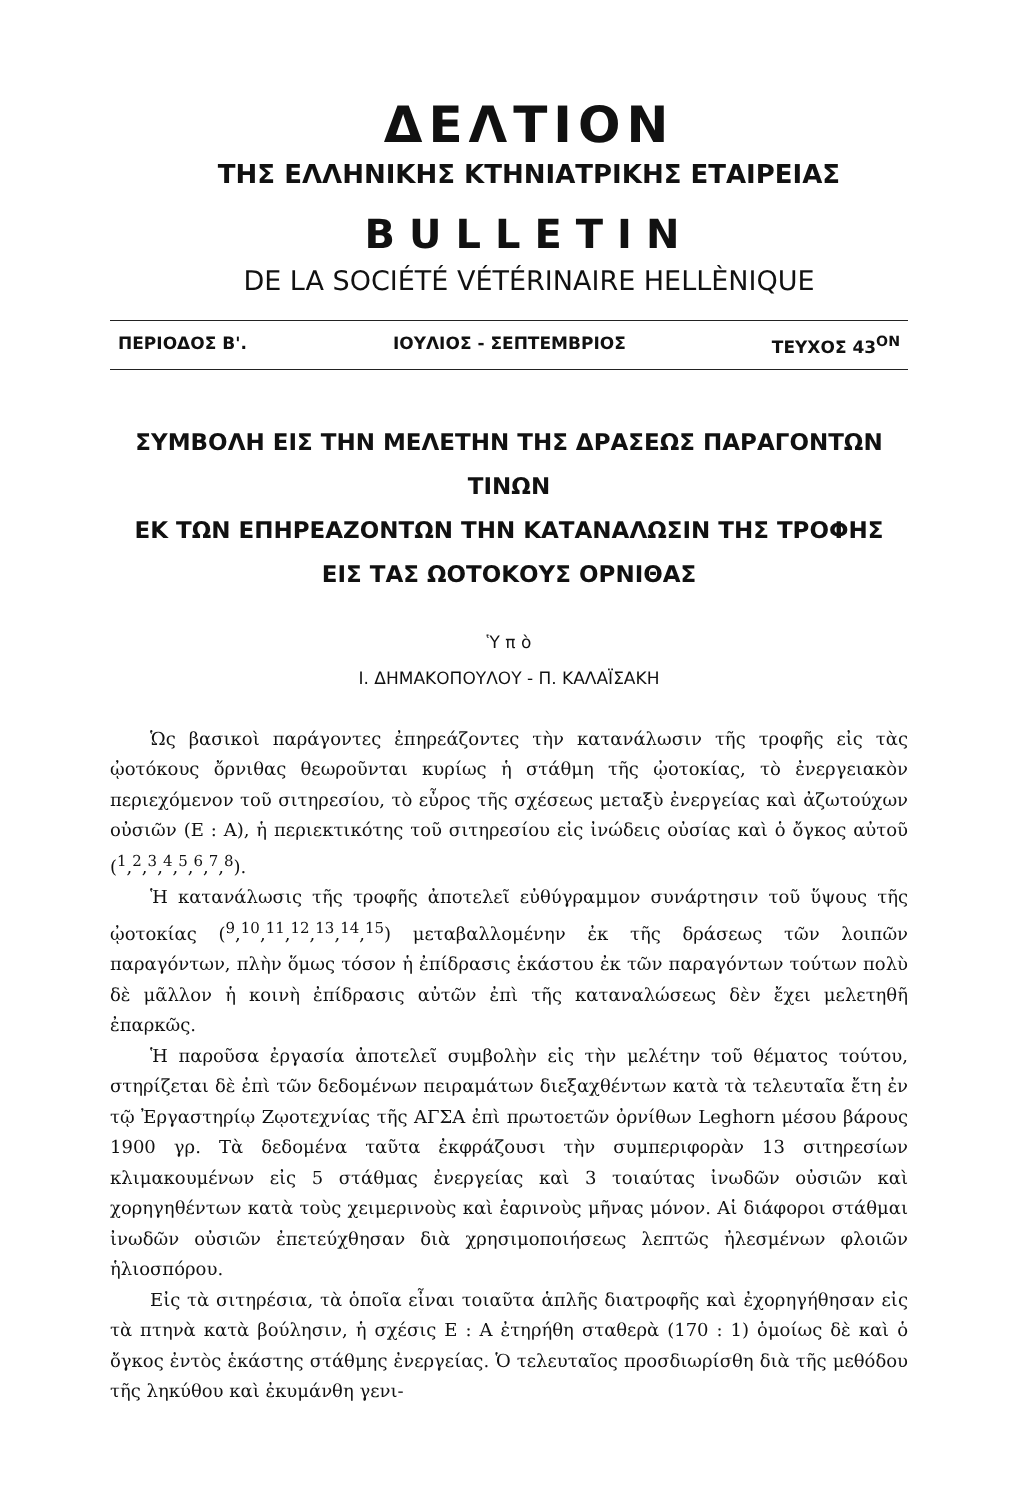ΔΕΛΤΙΟΝ
ΤΗΣ ΕΛΛΗΝΙΚΗΣ ΚΤΗΝΙΑΤΡΙΚΗΣ ΕΤΑΙΡΕΙΑΣ
BULLETIN
DE LA SOCIÉTÉ VÉTÉRINAIRE HELLÈNIQUE
ΠΕΡΙΟΔΟΣ Β'. ΙΟΥΛΙΟΣ - ΣΕΠΤΕΜΒΡΙΟΣ ΤΕΥΧΟΣ 43<sup>ΟΝ</sup>
ΣΥΜΒΟΛΗ ΕΙΣ ΤΗΝ ΜΕΛΕΤΗΝ ΤΗΣ ΔΡΑΣΕΩΣ ΠΑΡΑΓΟΝΤΩΝ ΤΙΝΩΝ
ΕΚ ΤΩΝ ΕΠΗΡΕΑΖΟΝΤΩΝ ΤΗΝ ΚΑΤΑΝΑΛΩΣΙΝ ΤΗΣ ΤΡΟΦΗΣ
ΕΙΣ ΤΑΣ ΩΟΤΟΚΟΥΣ ΟΡΝΙΘΑΣ
Ὑ π ὸ
Ι. ΔΗΜΑΚΟΠΟΥΛΟΥ - Π. ΚΑΛΑΪΣΑΚΗ
Ὡς βασικοὶ παράγοντες ἐπηρεάζοντες τὴν κατανάλωσιν τῆς τροφῆς εἰς τὰς ᾠοτόκους ὄρνιθας θεωροῦνται κυρίως ἡ στάθμη τῆς ᾠοτοκίας, τὸ ἐνεργειακὸν περιεχόμενον τοῦ σιτηρεσίου, τὸ εὖρος τῆς σχέσεως μεταξὺ ἐνεργείας καὶ ἀζωτούχων οὐσιῶν (Ε : Α), ἡ περιεκτικότης τοῦ σιτηρεσίου εἰς ἰνώδεις οὐσίας καὶ ὁ ὄγκος αὐτοῦ (<sup>1</sup>,<sup>2</sup>,<sup>3</sup>,<sup>4</sup>,<sup>5</sup>,<sup>6</sup>,<sup>7</sup>,<sup>8</sup>).
Ἡ κατανάλωσις τῆς τροφῆς ἀποτελεῖ εὐθύγραμμον συνάρτησιν τοῦ ὕψους τῆς ᾠοτοκίας (<sup>9</sup>,<sup>10</sup>,<sup>11</sup>,<sup>12</sup>,<sup>13</sup>,<sup>14</sup>,<sup>15</sup>) μεταβαλλομένην ἐκ τῆς δράσεως τῶν λοιπῶν παραγόντων, πλὴν ὅμως τόσον ἡ ἐπίδρασις ἑκάστου ἐκ τῶν παραγόντων τούτων πολὺ δὲ μᾶλλον ἡ κοινὴ ἐπίδρασις αὐτῶν ἐπὶ τῆς καταναλώσεως δὲν ἔχει μελετηθῆ ἐπαρκῶς.
Ἡ παροῦσα ἐργασία ἀποτελεῖ συμβολὴν εἰς τὴν μελέτην τοῦ θέματος τούτου, στηρίζεται δὲ ἐπὶ τῶν δεδομένων πειραμάτων διεξαχθέντων κατὰ τὰ τελευταῖα ἔτη ἐν τῷ Ἐργαστηρίῳ Ζῳοτεχνίας τῆς ΑΓΣΑ ἐπὶ πρωτοετῶν ὀρνίθων Leghorn μέσου βάρους 1900 γρ. Τὰ δεδομένα ταῦτα ἐκφράζουσι τὴν συμπεριφορὰν 13 σιτηρεσίων κλιμακουμένων εἰς 5 στάθμας ἐνεργείας καὶ 3 τοιαύτας ἰνωδῶν οὐσιῶν καὶ χορηγηθέντων κατὰ τοὺς χειμερινοὺς καὶ ἐαρινοὺς μῆνας μόνον. Αἱ διάφοροι στάθμαι ἰνωδῶν οὐσιῶν ἐπετεύχθησαν διὰ χρησιμοποιήσεως λεπτῶς ἠλεσμένων φλοιῶν ἡλιοσπόρου.
Εἰς τὰ σιτηρέσια, τὰ ὁποῖα εἶναι τοιαῦτα ἁπλῆς διατροφῆς καὶ ἐχορηγήθησαν εἰς τὰ πτηνὰ κατὰ βούλησιν, ἡ σχέσις Ε : Α ἐτηρήθη σταθερὰ (170 : 1) ὁμοίως δὲ καὶ ὁ ὄγκος ἐντὸς ἑκάστης στάθμης ἐνεργείας. Ὁ τελευταῖος προσδιωρίσθη διὰ τῆς μεθόδου τῆς ληκύθου καὶ ἐκυμάνθη γενι-